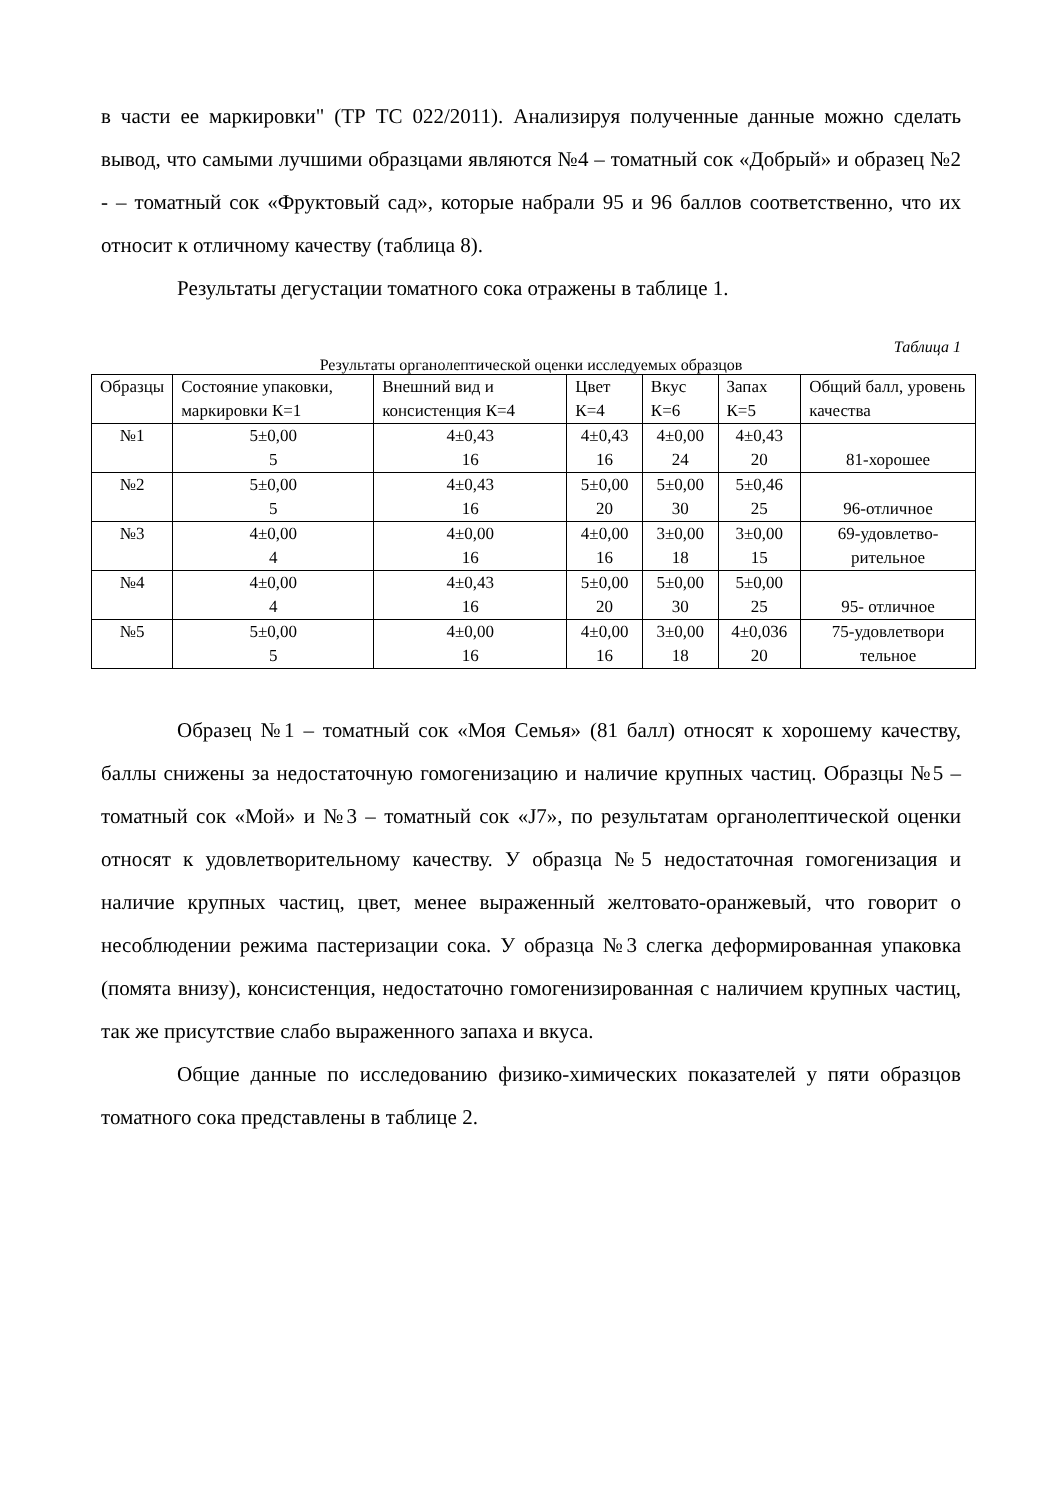в части ее маркировки" (ТР ТС 022/2011). Анализируя полученные данные можно сделать вывод, что самыми лучшими образцами являются №4 – томатный сок «Добрый» и образец №2 - – томатный сок «Фруктовый сад», которые набрали 95 и 96 баллов соответственно, что их относит к отличному качеству (таблица 8).
Результаты дегустации томатного сока отражены в таблице 1.
Таблица 1
Результаты органолептической оценки исследуемых образцов
| Образцы | Состояние упаковки, маркировки К=1 | Внешний вид и консистенция К=4 | Цвет К=4 | Вкус К=6 | Запах К=5 | Общий балл, уровень качества |
| №1 | 5±0,00 5 | 4±0,43 16 | 4±0,43 16 | 4±0,00 24 | 4±0,43 20 | 81-хорошее |
| №2 | 5±0,00 5 | 4±0,43 16 | 5±0,00 20 | 5±0,00 30 | 5±0,46 25 | 96-отличное |
| №3 | 4±0,00 4 | 4±0,00 16 | 4±0,00 16 | 3±0,00 18 | 3±0,00 15 | 69-удовлетво- рительное |
| №4 | 4±0,00 4 | 4±0,43 16 | 5±0,00 20 | 5±0,00 30 | 5±0,00 25 | 95- отличное |
| №5 | 5±0,00 5 | 4±0,00 16 | 4±0,00 16 | 3±0,00 18 | 4±0,036 20 | 75-удовлетвори тельное |
Образец №1 – томатный сок «Моя Семья» (81 балл) относят к хорошему качеству, баллы снижены за недостаточную гомогенизацию и наличие крупных частиц. Образцы №5 – томатный сок «Мой» и №3 – томатный сок «J7», по результатам органолептической оценки относят к удовлетворительному качеству. У образца №5 недостаточная гомогенизация и наличие крупных частиц, цвет, менее выраженный желтовато-оранжевый, что говорит о несоблюдении режима пастеризации сока. У образца №3 слегка деформированная упаковка (помята внизу), консистенция, недостаточно гомогенизированная с наличием крупных частиц, так же присутствие слабо выраженного запаха и вкуса.
Общие данные по исследованию физико-химических показателей у пяти образцов томатного сока представлены в таблице 2.